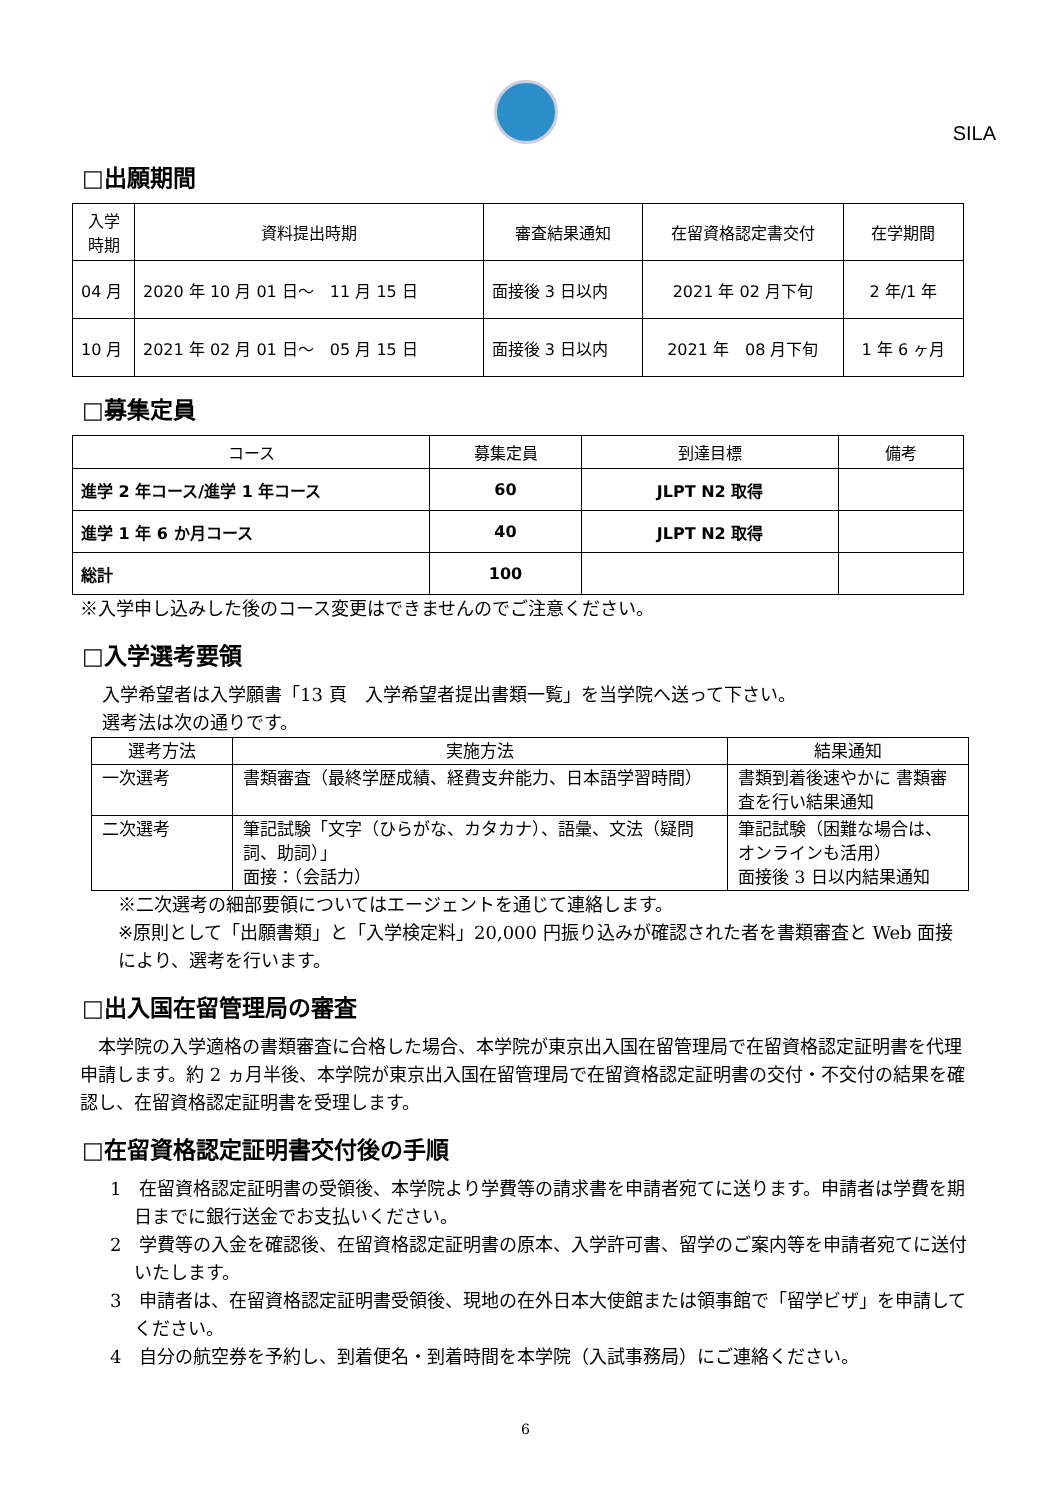SILA
□出願期間
| 入学時期 | 資料提出時期 | 審査結果通知 | 在留資格認定書交付 | 在学期間 |
| --- | --- | --- | --- | --- |
| 04 月 | 2020 年 10 月 01 日～ 11 月 15 日 | 面接後 3 日以内 | 2021 年 02 月下旬 | 2 年/1 年 |
| 10 月 | 2021 年 02 月 01 日～ 05 月 15 日 | 面接後 3 日以内 | 2021 年 08 月下旬 | 1 年 6 ヶ月 |
□募集定員
| コース | 募集定員 | 到達目標 | 備考 |
| --- | --- | --- | --- |
| 進学 2 年コース/進学 1 年コース | 60 | JLPT N2 取得 | |
| 進学 1 年 6 か月コース | 40 | JLPT N2 取得 | |
| 総計 | 100 | | |
※入学申し込みした後のコース変更はできませんのでご注意ください。
□入学選考要領
入学希望者は入学願書「13 頁　入学希望者提出書類一覧」を当学院へ送って下さい。
選考法は次の通りです。
| 選考方法 | 実施方法 | 結果通知 |
| --- | --- | --- |
| 一次選考 | 書類審査（最終学歴成績、経費支弁能力、日本語学習時間） | 書類到着後速やかに 書類審査を行い結果通知 |
| 二次選考 | 筆記試験「文字（ひらがな、カタカナ）、語彙、文法（疑問詞、助詞）」 面接：（会話力） | 筆記試験（困難な場合は、オンラインも活用） 面接後 3 日以内結果通知 |
※二次選考の細部要領についてはエージェントを通じて連絡します。
※原則として「出願書類」と「入学検定料」20,000 円振り込みが確認された者を書類審査と Web 面接により、選考を行います。
□出入国在留管理局の審査
　本学院の入学適格の書類審査に合格した場合、本学院が東京出入国在留管理局で在留資格認定証明書を代理申請します。約 2 ヵ月半後、本学院が東京出入国在留管理局で在留資格認定証明書の交付・不交付の結果を確認し、在留資格認定証明書を受理します。
□在留資格認定証明書交付後の手順
1　在留資格認定証明書の受領後、本学院より学費等の請求書を申請者宛てに送ります。申請者は学費を期日までに銀行送金でお支払いください。
2　学費等の入金を確認後、在留資格認定証明書の原本、入学許可書、留学のご案内等を申請者宛てに送付いたします。
3　申請者は、在留資格認定証明書受領後、現地の在外日本大使館または領事館で「留学ビザ」を申請してください。
4　自分の航空券を予約し、到着便名・到着時間を本学院（入試事務局）にご連絡ください。
6